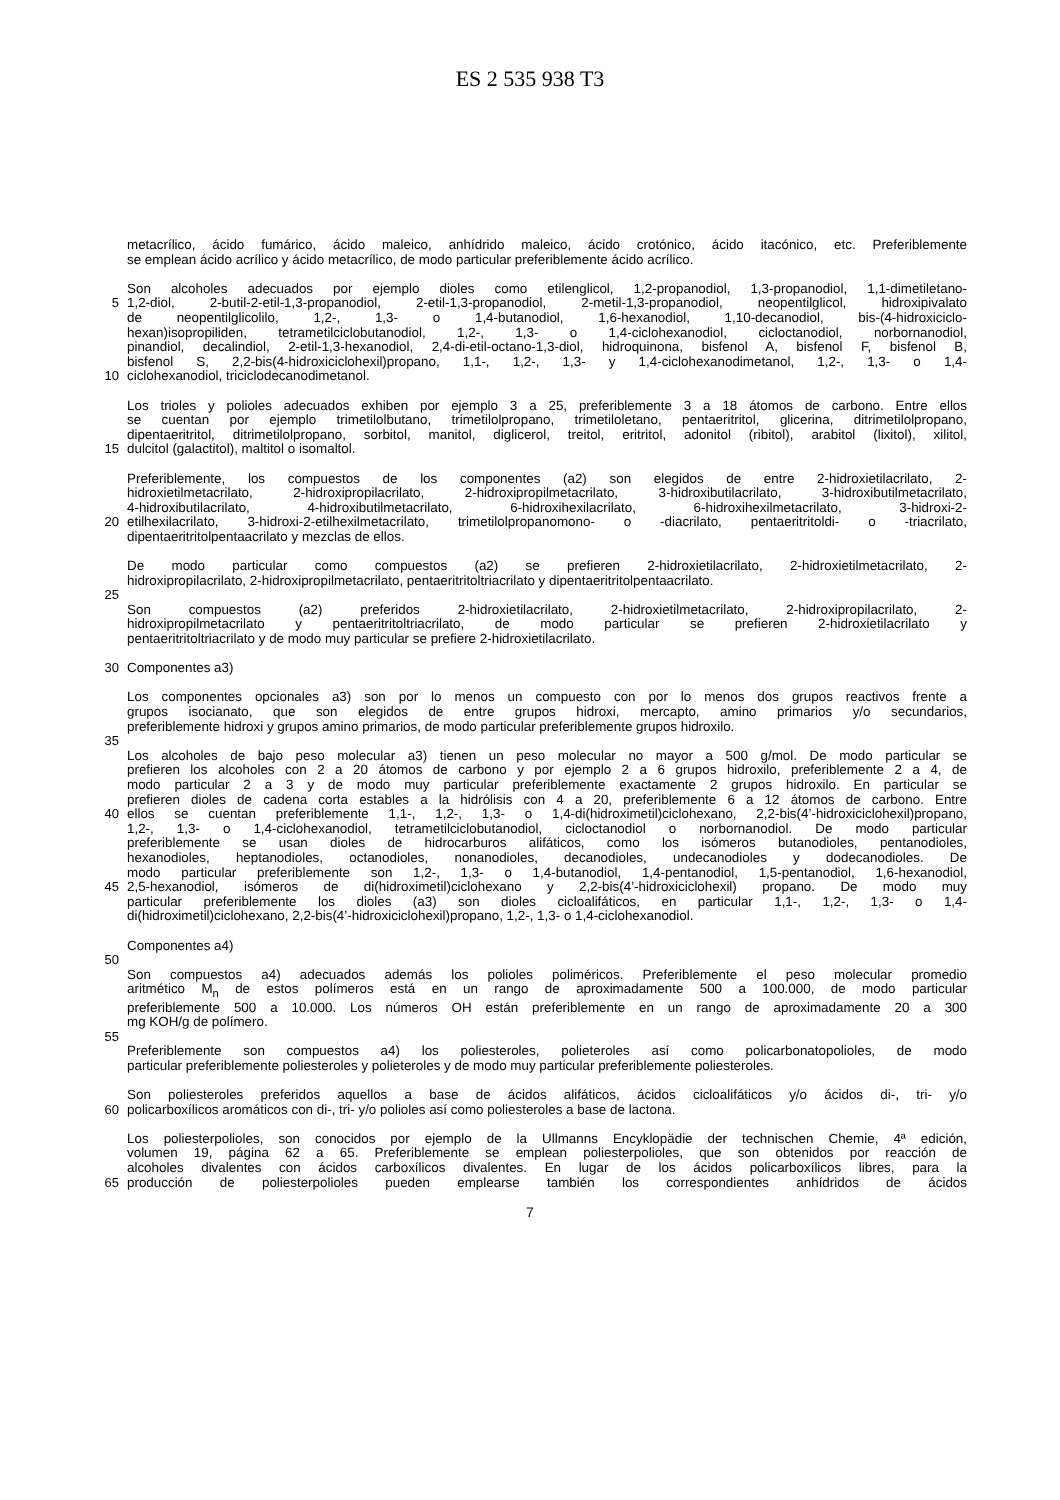ES 2 535 938 T3
metacrílico, ácido fumárico, ácido maleico, anhídrido maleico, ácido crotónico, ácido itacónico, etc. Preferiblemente
se emplean ácido acrílico y ácido metacrílico, de modo particular preferiblemente ácido acrílico.
Son alcoholes adecuados por ejemplo dioles como etilenglicol, 1,2-propanodiol, 1,3-propanodiol, 1,1-dimetiletano-
5 1,2-diol, 2-butil-2-etil-1,3-propanodiol, 2-etil-1,3-propanodiol, 2-metil-1,3-propanodiol, neopentilglicol, hidroxipivalato
de neopentilglicolilo, 1,2-, 1,3- o 1,4-butanodiol, 1,6-hexanodiol, 1,10-decanodiol, bis-(4-hidroxiciclo-
hexan)isopropiliden, tetrametilciclobutanodiol, 1,2-, 1,3- o 1,4-ciclohexanodiol, cicloctanodiol, norbornanodiol,
pinandiol, decalindiol, 2-etil-1,3-hexanodiol, 2,4-di-etil-octano-1,3-diol, hidroquinona, bisfenol A, bisfenol F, bisfenol B,
bisfenol S, 2,2-bis(4-hidroxiciclohexil)propano, 1,1-, 1,2-, 1,3- y 1,4-ciclohexanodimetanol, 1,2-, 1,3- o 1,4-
10 ciclohexanodiol, triciclodecanodimetanol.
Los trioles y polioles adecuados exhiben por ejemplo 3 a 25, preferiblemente 3 a 18 átomos de carbono. Entre ellos
se cuentan por ejemplo trimetilolbutano, trimetilolpropano, trimetiloletano, pentaeritritol, glicerina, ditrimetilolpropano,
dipentaeritritol, ditrimetilolpropano, sorbitol, manitol, diglicerol, treitol, eritritol, adonitol (ribitol), arabitol (lixitol), xilitol,
15 dulcitol (galactitol), maltitol o isomaltol.
Preferiblemente, los compuestos de los componentes (a2) son elegidos de entre 2-hidroxietilacrilato, 2-
hidroxietilmetacrilato, 2-hidroxipropilacrilato, 2-hidroxipropilmetacrilato, 3-hidroxibutilacrilato, 3-hidroxibutilmetacrilato,
4-hidroxibutilacrilato, 4-hidroxibutilmetacrilato, 6-hidroxihexilacrilato, 6-hidroxihexilmetacrilato, 3-hidroxi-2-
20 etilhexilacrilato, 3-hidroxi-2-etilhexilmetacrilato, trimetilolpropanomono- o -diacrilato, pentaeritritoldi- o -triacrilato,
dipentaeritritolpentaacrilato y mezclas de ellos.
De modo particular como compuestos (a2) se prefieren 2-hidroxietilacrilato, 2-hidroxietilmetacrilato, 2-
hidroxipropilacrilato, 2-hidroxipropilmetacrilato, pentaeritritoltriacrilato y dipentaeritritolpentaacrilato.
25
Son compuestos (a2) preferidos 2-hidroxietilacrilato, 2-hidroxietilmetacrilato, 2-hidroxipropilacrilato, 2-
hidroxipropilmetacrilato y pentaeritritoltriacrilato, de modo particular se prefieren 2-hidroxietilacrilato y
pentaeritritoltriacrilato y de modo muy particular se prefiere 2-hidroxietilacrilato.
30 Componentes a3)
Los componentes opcionales a3) son por lo menos un compuesto con por lo menos dos grupos reactivos frente a
grupos isocianato, que son elegidos de entre grupos hidroxi, mercapto, amino primarios y/o secundarios,
preferiblemente hidroxi y grupos amino primarios, de modo particular preferiblemente grupos hidroxilo.
35
Los alcoholes de bajo peso molecular a3) tienen un peso molecular no mayor a 500 g/mol. De modo particular se
prefieren los alcoholes con 2 a 20 átomos de carbono y por ejemplo 2 a 6 grupos hidroxilo, preferiblemente 2 a 4, de
modo particular 2 a 3 y de modo muy particular preferiblemente exactamente 2 grupos hidroxilo. En particular se
prefieren dioles de cadena corta estables a la hidrólisis con 4 a 20, preferiblemente 6 a 12 átomos de carbono. Entre
40 ellos se cuentan preferiblemente 1,1-, 1,2-, 1,3- o 1,4-di(hidroximetil)ciclohexano, 2,2-bis(4’-hidroxiciclohexil)propano,
1,2-, 1,3- o 1,4-ciclohexanodiol, tetrametilciclobutanodiol, cicloctanodiol o norbornanodiol. De modo particular
preferiblemente se usan dioles de hidrocarburos alifáticos, como los isómeros butanodioles, pentanodioles,
hexanodioles, heptanodioles, octanodioles, nonanodioles, decanodioles, undecanodioles y dodecanodioles. De
modo particular preferiblemente son 1,2-, 1,3- o 1,4-butanodiol, 1,4-pentanodiol, 1,5-pentanodiol, 1,6-hexanodiol,
45 2,5-hexanodiol, isómeros de di(hidroximetil)ciclohexano y 2,2-bis(4’-hidroxiciclohexil) propano. De modo muy
particular preferiblemente los dioles (a3) son dioles cicloalifáticos, en particular 1,1-, 1,2-, 1,3- o 1,4-
di(hidroximetil)ciclohexano, 2,2-bis(4’-hidroxiciclohexil)propano, 1,2-, 1,3- o 1,4-ciclohexanodiol.
Componentes a4)
50
Son compuestos a4) adecuados además los polioles poliméricos. Preferiblemente el peso molecular promedio
aritmético M<sub>n</sub> de estos polímeros está en un rango de aproximadamente 500 a 100.000, de modo particular
preferiblemente 500 a 10.000. Los números OH están preferiblemente en un rango de aproximadamente 20 a 300
mg KOH/g de polímero.
55
Preferiblemente son compuestos a4) los poliesteroles, polieteroles así como policarbonatopolioles, de modo
particular preferiblemente poliesteroles y polieteroles y de modo muy particular preferiblemente poliesteroles.
Son poliesteroles preferidos aquellos a base de ácidos alifáticos, ácidos cicloalifáticos y/o ácidos di-, tri- y/o
60 policarboxílicos aromáticos con di-, tri- y/o polioles así como poliesteroles a base de lactona.
Los poliesterpolioles, son conocidos por ejemplo de la Ullmanns Encyklopädie der technischen Chemie, 4ª edición,
volumen 19, página 62 a 65. Preferiblemente se emplean poliesterpolioles, que son obtenidos por reacción de
alcoholes divalentes con ácidos carboxílicos divalentes. En lugar de los ácidos policarboxílicos libres, para la
65 producción de poliesterpolioles pueden emplearse también los correspondientes anhídridos de ácidos
7